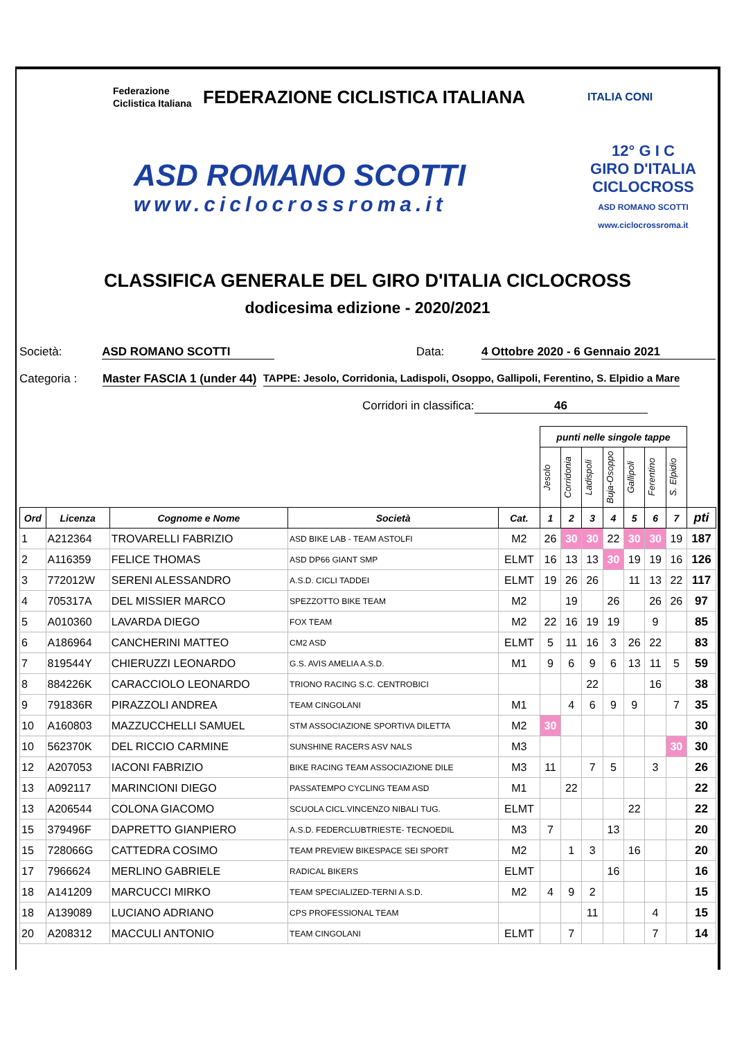Federazione Ciclistica Italiana
FEDERAZIONE CICLISTICA ITALIANA
ITALIA CONI
ASD ROMANO SCOTTI
www.ciclocrossroma.it
12° G I C
GIRO D'ITALIA
CICLOCROSS
ASD ROMANO SCOTTI
www.ciclocrossroma.it
CLASSIFICA GENERALE DEL GIRO D'ITALIA CICLOCROSS
dodicesima edizione - 2020/2021
Società: ASD ROMANO SCOTTI Data: 4 Ottobre 2020 - 6 Gennaio 2021
Categoria : Master FASCIA 1 (under 44) TAPPE: Jesolo, Corridonia, Ladispoli, Osoppo, Gallipoli, Ferentino, S. Elpidio a Mare
Corridori in classifica: 46
| | | | | | punti nelle singole tappe | | | | | | | |
| | | | | | Jesolo | Corridonia | Ladispoli | Buja-Osoppo | Gallipoli | Ferentino | S. Elpidio | |
| Ord | Licenza | Cognome e Nome | Società | Cat. | 1 | 2 | 3 | 4 | 5 | 6 | 7 | pti |
| 1 | A212364 | TROVARELLI FABRIZIO | ASD BIKE LAB - TEAM ASTOLFI | M2 | 26 | 30 | 30 | 22 | 30 | 30 | 19 | 187 |
| 2 | A116359 | FELICE THOMAS | ASD DP66 GIANT SMP | ELMT | 16 | 13 | 13 | 30 | 19 | 19 | 16 | 126 |
| 3 | 772012W | SERENI ALESSANDRO | A.S.D. CICLI TADDEI | ELMT | 19 | 26 | 26 | | 11 | 13 | 22 | 117 |
| 4 | 705317A | DEL MISSIER MARCO | SPEZZOTTO BIKE TEAM | M2 | | 19 | | 26 | | 26 | 26 | 97 |
| 5 | A010360 | LAVARDA DIEGO | FOX TEAM | M2 | 22 | 16 | 19 | 19 | | 9 | | 85 |
| 6 | A186964 | CANCHERINI MATTEO | CM2 ASD | ELMT | 5 | 11 | 16 | 3 | 26 | 22 | | 83 |
| 7 | 819544Y | CHIERUZZI LEONARDO | G.S. AVIS AMELIA A.S.D. | M1 | 9 | 6 | 9 | 6 | 13 | 11 | 5 | 59 |
| 8 | 884226K | CARACCIOLO LEONARDO | TRIONO RACING S.C. CENTROBICI | | | | 22 | | | 16 | | 38 |
| 9 | 791836R | PIRAZZOLI ANDREA | TEAM CINGOLANI | M1 | | 4 | 6 | 9 | 9 | | 7 | 35 |
| 10 | A160803 | MAZZUCCHELLI SAMUEL | STM ASSOCIAZIONE SPORTIVA DILETTA | M2 | 30 | | | | | | | 30 |
| 10 | 562370K | DEL RICCIO CARMINE | SUNSHINE RACERS ASV NALS | M3 | | | | | | | 30 | 30 |
| 12 | A207053 | IACONI FABRIZIO | BIKE RACING TEAM ASSOCIAZIONE DILE | M3 | 11 | | 7 | 5 | | 3 | | 26 |
| 13 | A092117 | MARINCIONI DIEGO | PASSATEMPO CYCLING TEAM ASD | M1 | | 22 | | | | | | 22 |
| 13 | A206544 | COLONA GIACOMO | SCUOLA CICL.VINCENZO NIBALI TUG. | ELMT | | | | | 22 | | | 22 |
| 15 | 379496F | DAPRETTO GIANPIERO | A.S.D. FEDERCLUBTRIESTE- TECNOEDIL | M3 | 7 | | | 13 | | | | 20 |
| 15 | 728066G | CATTEDRA COSIMO | TEAM PREVIEW BIKESPACE SEI SPORT | M2 | | 1 | 3 | | 16 | | | 20 |
| 17 | 7966624 | MERLINO GABRIELE | RADICAL BIKERS | ELMT | | | | 16 | | | | 16 |
| 18 | A141209 | MARCUCCI MIRKO | TEAM SPECIALIZED-TERNI A.S.D. | M2 | 4 | 9 | 2 | | | | | 15 |
| 18 | A139089 | LUCIANO ADRIANO | CPS PROFESSIONAL TEAM | | | | 11 | | | 4 | | 15 |
| 20 | A208312 | MACCULI ANTONIO | TEAM CINGOLANI | ELMT | | 7 | | | | 7 | | 14 |